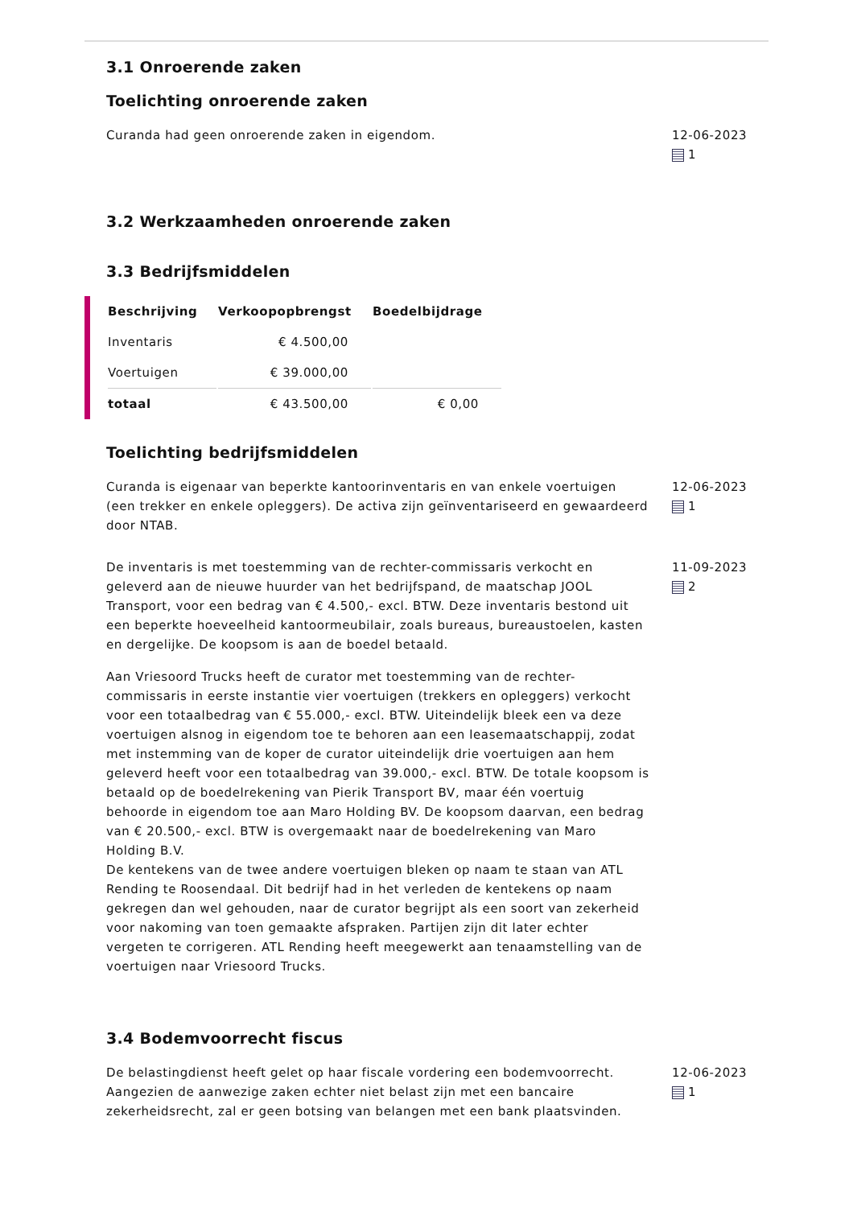3.1 Onroerende zaken
Toelichting onroerende zaken
Curanda had geen onroerende zaken in eigendom. 12-06-2023
1
3.2 Werkzaamheden onroerende zaken
3.3 Bedrijfsmiddelen
| Beschrijving | Verkoopopbrengst | Boedelbijdrage |
| --- | --- | --- |
| Inventaris | € 4.500,00 | |
| Voertuigen | € 39.000,00 | |
| totaal | € 43.500,00 | € 0,00 |
Toelichting bedrijfsmiddelen
Curanda is eigenaar van beperkte kantoorinventaris en van enkele voertuigen (een trekker en enkele opleggers). De activa zijn geïnventariseerd en gewaardeerd door NTAB.
12-06-2023
1
De inventaris is met toestemming van de rechter-commissaris verkocht en geleverd aan de nieuwe huurder van het bedrijfspand, de maatschap JOOL Transport, voor een bedrag van € 4.500,- excl. BTW. Deze inventaris bestond uit een beperkte hoeveelheid kantoormeubilair, zoals bureaus, bureaustoelen, kasten en dergelijke. De koopsom is aan de boedel betaald.
Aan Vriesoord Trucks heeft de curator met toestemming van de rechter-commissaris in eerste instantie vier voertuigen (trekkers en opleggers) verkocht voor een totaalbedrag van € 55.000,- excl. BTW. Uiteindelijk bleek een va deze voertuigen alsnog in eigendom toe te behoren aan een leasemaatschappij, zodat met instemming van de koper de curator uiteindelijk drie voertuigen aan hem geleverd heeft voor een totaalbedrag van 39.000,- excl. BTW. De totale koopsom is betaald op de boedelrekening van Pierik Transport BV, maar één voertuig behoorde in eigendom toe aan Maro Holding BV. De koopsom daarvan, een bedrag van € 20.500,- excl. BTW is overgemaakt naar de boedelrekening van Maro Holding B.V.
De kentekens van de twee andere voertuigen bleken op naam te staan van ATL Rending te Roosendaal. Dit bedrijf had in het verleden de kentekens op naam gekregen dan wel gehouden, naar de curator begrijpt als een soort van zekerheid voor nakoming van toen gemaakte afspraken. Partijen zijn dit later echter vergeten te corrigeren. ATL Rending heeft meegewerkt aan tenaamstelling van de voertuigen naar Vriesoord Trucks.
11-09-2023
2
3.4 Bodemvoorrecht fiscus
De belastingdienst heeft gelet op haar fiscale vordering een bodemvoorrecht. Aangezien de aanwezige zaken echter niet belast zijn met een bancaire zekerheidsrecht, zal er geen botsing van belangen met een bank plaatsvinden.
12-06-2023
1